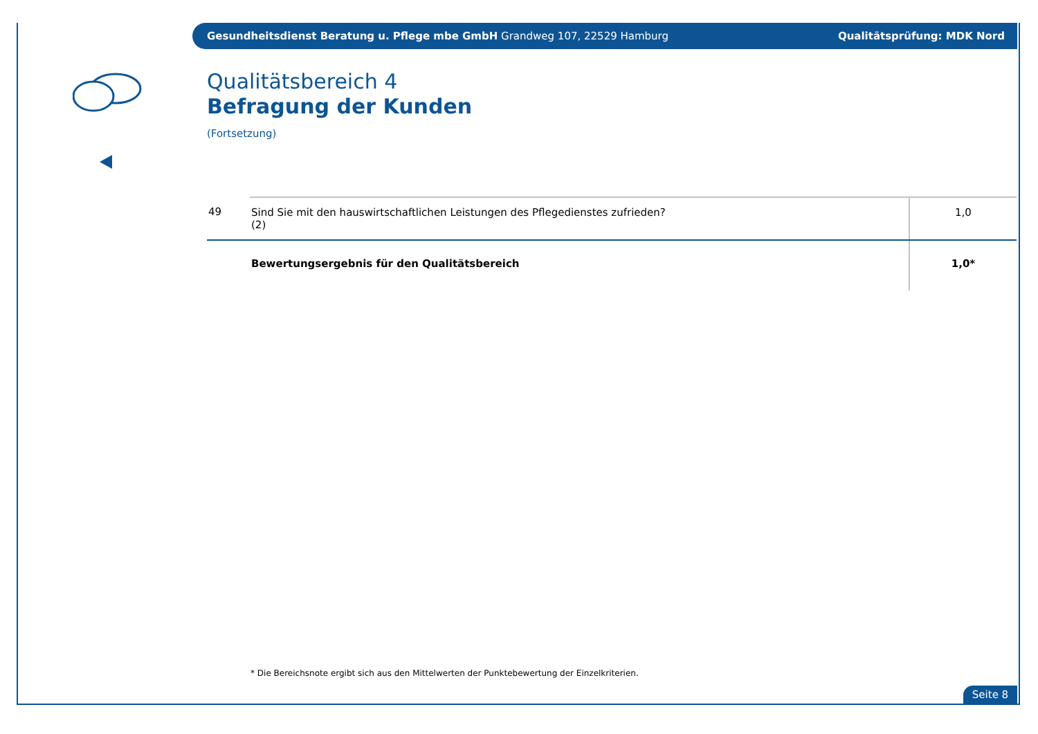Gesundheitsdienst Beratung u. Pflege mbe GmbH Grandweg 107, 22529 Hamburg Qualitätsprüfung: MDK Nord
Qualitätsbereich 4
Befragung der Kunden
(Fortsetzung)
| 49 | Sind Sie mit den hauswirtschaftlichen Leistungen des Pflegedienstes zufrieden? (2) | 1,0 |
| | Bewertungsergebnis für den Qualitätsbereich | 1,0* |
* Die Bereichsnote ergibt sich aus den Mittelwerten der Punktebewertung der Einzelkriterien.
Seite 8